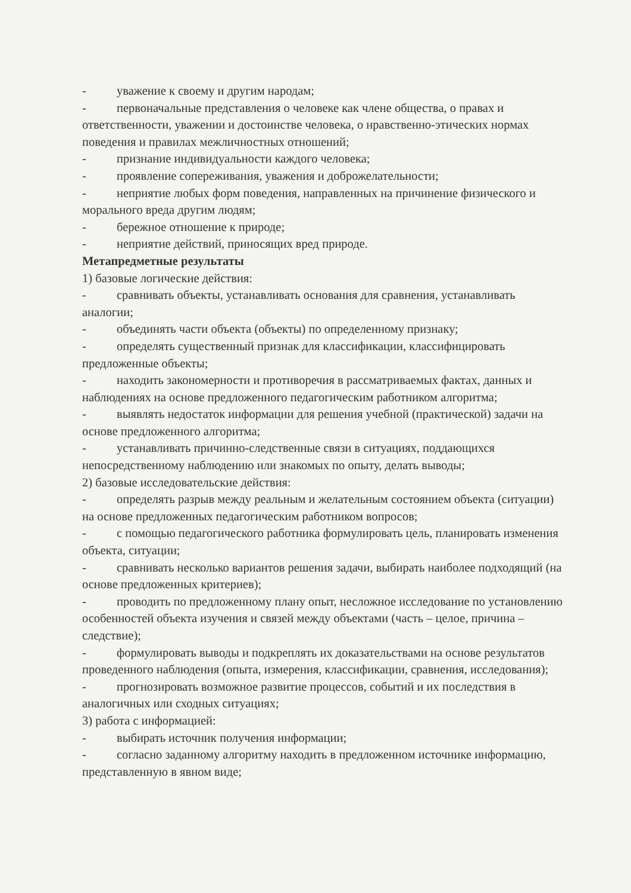- уважение к своему и другим народам;
- первоначальные представления о человеке как члене общества, о правах и ответственности, уважении и достоинстве человека, о нравственно-этических нормах поведения и правилах межличностных отношений;
- признание индивидуальности каждого человека;
- проявление сопереживания, уважения и доброжелательности;
- неприятие любых форм поведения, направленных на причинение физического и морального вреда другим людям;
- бережное отношение к природе;
- неприятие действий, приносящих вред природе.
Метапредметные результаты
1) базовые логические действия:
- сравнивать объекты, устанавливать основания для сравнения, устанавливать аналогии;
- объединять части объекта (объекты) по определенному признаку;
- определять существенный признак для классификации, классифицировать предложенные объекты;
- находить закономерности и противоречия в рассматриваемых фактах, данных и наблюдениях на основе предложенного педагогическим работником алгоритма;
- выявлять недостаток информации для решения учебной (практической) задачи на основе предложенного алгоритма;
- устанавливать причинно-следственные связи в ситуациях, поддающихся непосредственному наблюдению или знакомых по опыту, делать выводы;
2) базовые исследовательские действия:
- определять разрыв между реальным и желательным состоянием объекта (ситуации) на основе предложенных педагогическим работником вопросов;
- с помощью педагогического работника формулировать цель, планировать изменения объекта, ситуации;
- сравнивать несколько вариантов решения задачи, выбирать наиболее подходящий (на основе предложенных критериев);
- проводить по предложенному плану опыт, несложное исследование по установлению особенностей объекта изучения и связей между объектами (часть – целое, причина – следствие);
- формулировать выводы и подкреплять их доказательствами на основе результатов проведенного наблюдения (опыта, измерения, классификации, сравнения, исследования);
- прогнозировать возможное развитие процессов, событий и их последствия в аналогичных или сходных ситуациях;
3) работа с информацией:
- выбирать источник получения информации;
- согласно заданному алгоритму находить в предложенном источнике информацию, представленную в явном виде;